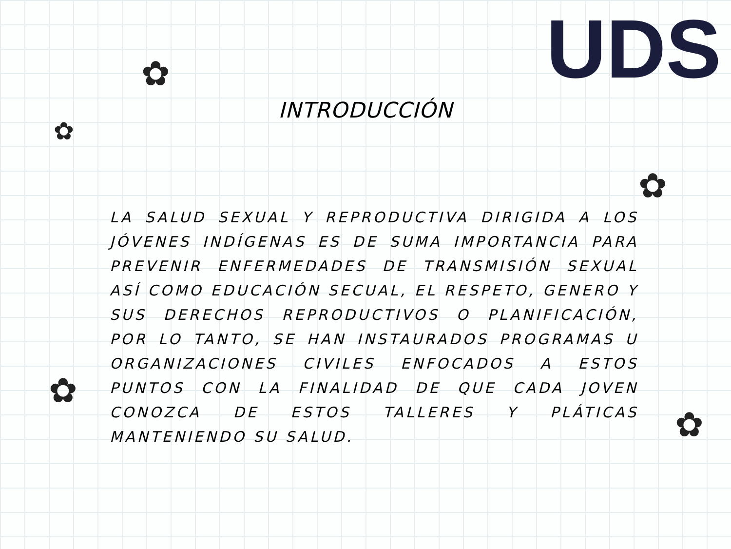UDS ✿
✿
✿
✿
✿
INTRODUCCIÓN
LA SALUD SEXUAL Y REPRODUCTIVA DIRIGIDA A LOS JÓVENES INDÍGENAS ES DE SUMA IMPORTANCIA PARA PREVENIR ENFERMEDADES DE TRANSMISIÓN SEXUAL ASÍ COMO EDUCACIÓN SECUAL, EL RESPETO, GENERO Y SUS DERECHOS REPRODUCTIVOS O PLANIFICACIÓN, POR LO TANTO, SE HAN INSTAURADOS PROGRAMAS U ORGANIZACIONES CIVILES ENFOCADOS A ESTOS PUNTOS CON LA FINALIDAD DE QUE CADA JOVEN CONOZCA DE ESTOS TALLERES Y PLÁTICAS MANTENIENDO SU SALUD.